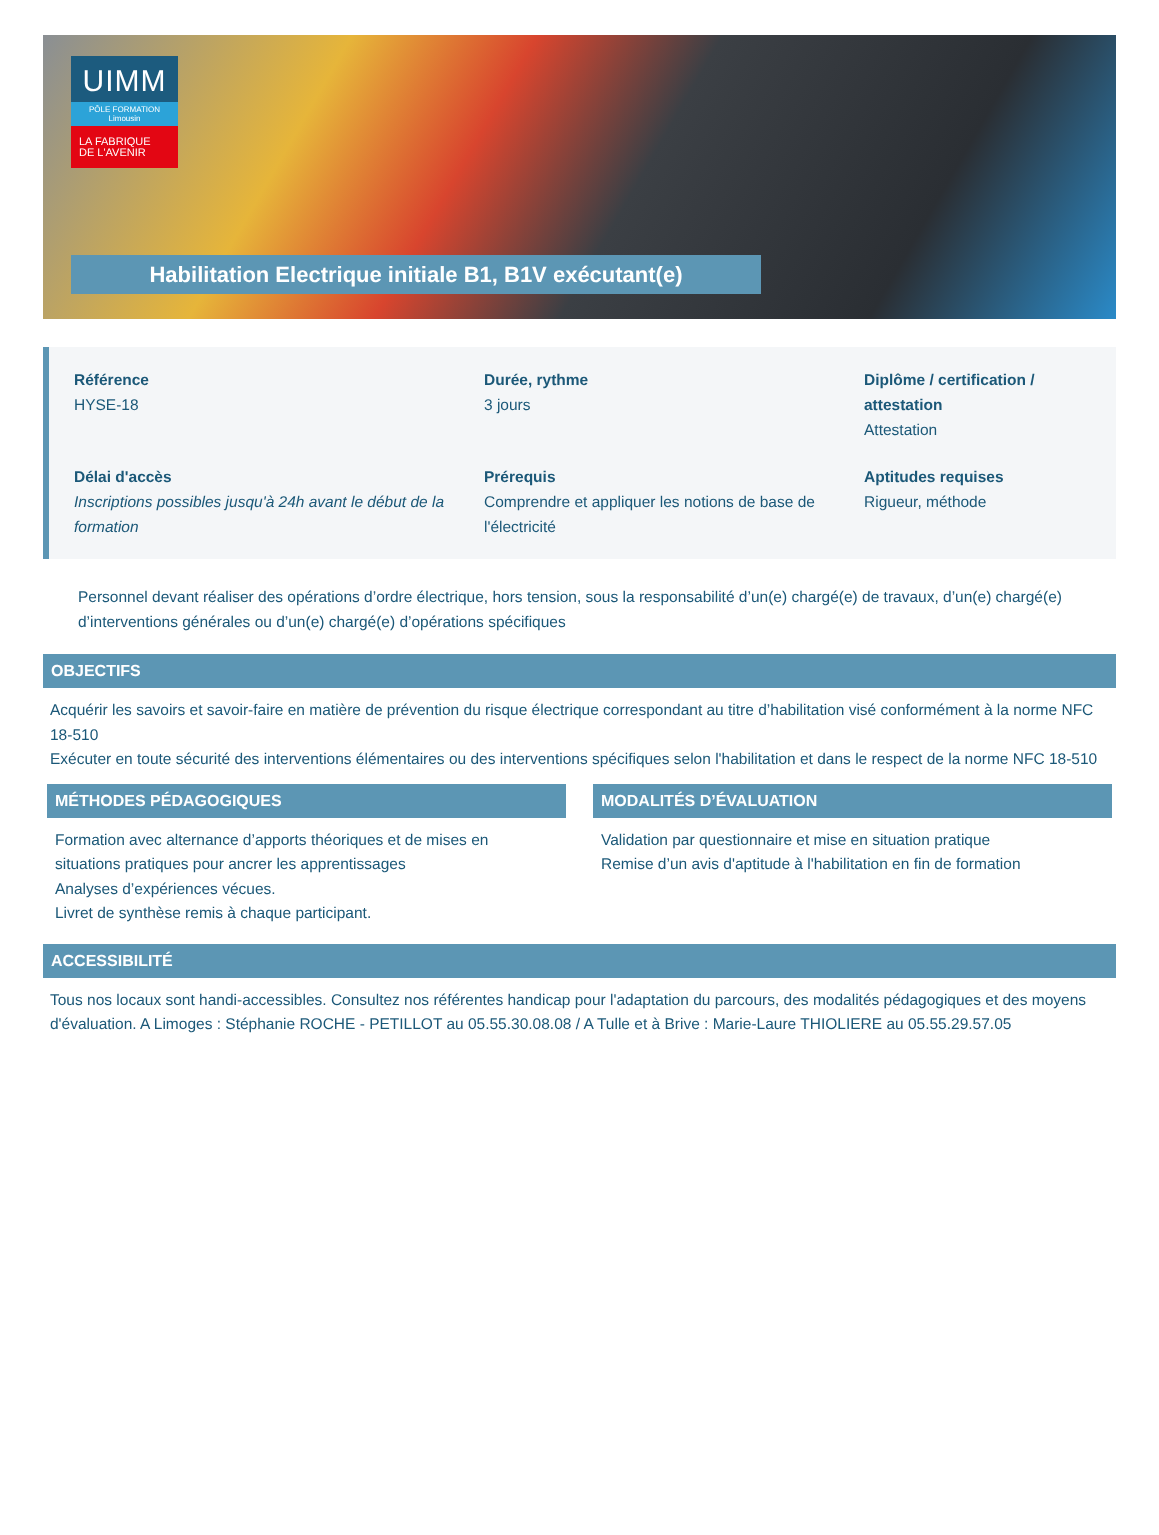UIMM
PÔLE FORMATION
Limousin
LA FABRIQUE
DE L'AVENIR
Habilitation Electrique initiale B1, B1V exécutant(e)
Référence
HYSE-18
Durée, rythme
3 jours
Diplôme / certification / attestation
Attestation
Délai d'accès
Inscriptions possibles jusqu'à 24h avant le début de la formation
Prérequis
Comprendre et appliquer les notions de base de l'électricité
Aptitudes requises
Rigueur, méthode
Personnel devant réaliser des opérations d’ordre électrique, hors tension, sous la responsabilité d’un(e) chargé(e) de travaux, d’un(e) chargé(e) d’interventions générales ou d’un(e) chargé(e) d’opérations spécifiques
OBJECTIFS
Acquérir les savoirs et savoir-faire en matière de prévention du risque électrique correspondant au titre d’habilitation visé conformément à la norme NFC 18-510
Exécuter en toute sécurité des interventions élémentaires ou des interventions spécifiques selon l'habilitation et dans le respect de la norme NFC 18-510
MÉTHODES PÉDAGOGIQUES
Formation avec alternance d’apports théoriques et de mises en situations pratiques pour ancrer les apprentissages
Analyses d’expériences vécues.
Livret de synthèse remis à chaque participant.
MODALITÉS D’ÉVALUATION
Validation par questionnaire et mise en situation pratique
Remise d’un avis d'aptitude à l'habilitation en fin de formation
ACCESSIBILITÉ
Tous nos locaux sont handi-accessibles. Consultez nos référentes handicap pour l'adaptation du parcours, des modalités pédagogiques et des moyens d'évaluation. A Limoges : Stéphanie ROCHE - PETILLOT au 05.55.30.08.08 / A Tulle et à Brive : Marie-Laure THIOLIERE au 05.55.29.57.05